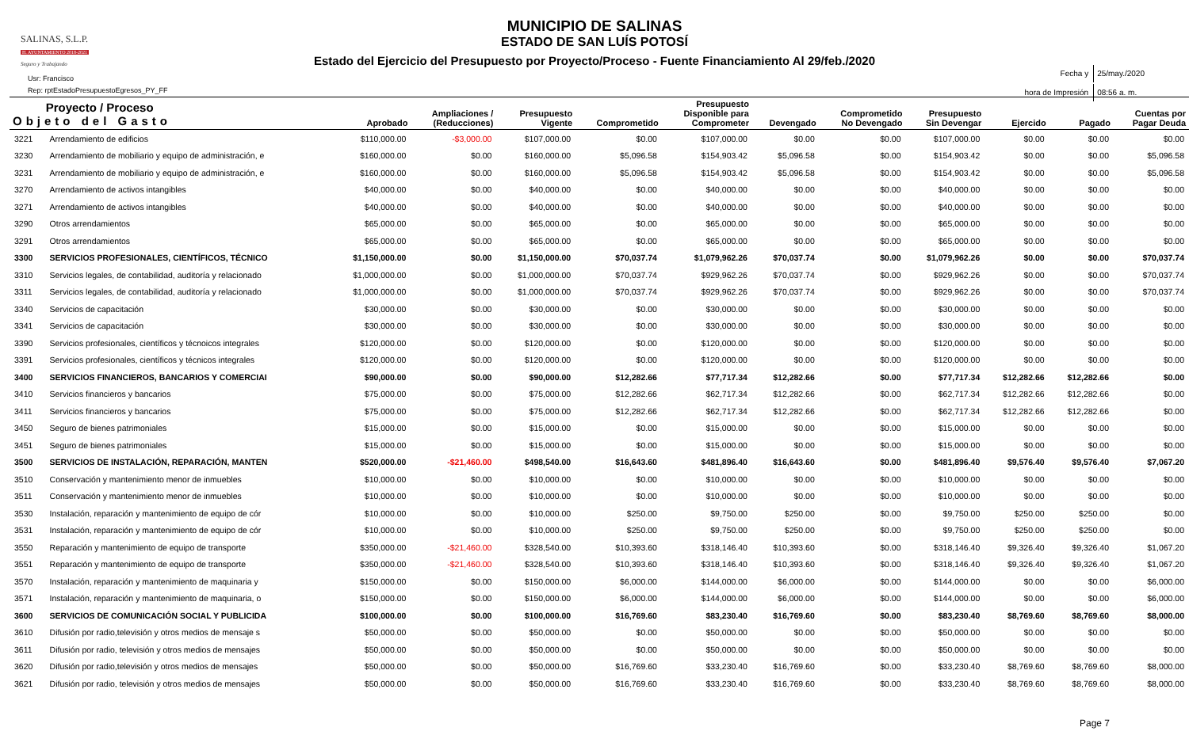SALINAS, S.L.P.
H. AYUNTAMIENTO 2018-2021
Seguro y Trabajando
MUNICIPIO DE SALINAS
ESTADO DE SAN LUÍS POTOSÍ
Estado del Ejercicio del Presupuesto por Proyecto/Proceso - Fuente Financiamiento Al 29/feb./2020
Usr: Francisco
Rep: rptEstadoPresupuestoEgresos_PY_FF
| Fecha y | 25/may./2020 |
| hora de Impresión | 08:56 a. m. |
| Proyecto / Proceso Objeto del Gasto | | Aprobado | Ampliaciones / (Reducciones) | Presupuesto Vigente | Comprometido | Presupuesto Disponible para Comprometer | Devengado | Comprometido No Devengado | Presupuesto Sin Devengar | Ejercido | Pagado | Cuentas por Pagar Deuda |
| --- | --- | --- | --- | --- | --- | --- | --- | --- | --- | --- | --- | --- |
| 3221 | Arrendamiento de edificios | $110,000.00 | -$3,000.00 | $107,000.00 | $0.00 | $107,000.00 | $0.00 | $0.00 | $107,000.00 | $0.00 | $0.00 | $0.00 |
| 3230 | Arrendamiento de mobiliario y equipo de administración, e | $160,000.00 | $0.00 | $160,000.00 | $5,096.58 | $154,903.42 | $5,096.58 | $0.00 | $154,903.42 | $0.00 | $0.00 | $5,096.58 |
| 3231 | Arrendamiento de mobiliario y equipo de administración, e | $160,000.00 | $0.00 | $160,000.00 | $5,096.58 | $154,903.42 | $5,096.58 | $0.00 | $154,903.42 | $0.00 | $0.00 | $5,096.58 |
| 3270 | Arrendamiento de activos intangibles | $40,000.00 | $0.00 | $40,000.00 | $0.00 | $40,000.00 | $0.00 | $0.00 | $40,000.00 | $0.00 | $0.00 | $0.00 |
| 3271 | Arrendamiento de activos intangibles | $40,000.00 | $0.00 | $40,000.00 | $0.00 | $40,000.00 | $0.00 | $0.00 | $40,000.00 | $0.00 | $0.00 | $0.00 |
| 3290 | Otros arrendamientos | $65,000.00 | $0.00 | $65,000.00 | $0.00 | $65,000.00 | $0.00 | $0.00 | $65,000.00 | $0.00 | $0.00 | $0.00 |
| 3291 | Otros arrendamientos | $65,000.00 | $0.00 | $65,000.00 | $0.00 | $65,000.00 | $0.00 | $0.00 | $65,000.00 | $0.00 | $0.00 | $0.00 |
| 3300 | SERVICIOS PROFESIONALES, CIENTÍFICOS, TÉCNICO | $1,150,000.00 | $0.00 | $1,150,000.00 | $70,037.74 | $1,079,962.26 | $70,037.74 | $0.00 | $1,079,962.26 | $0.00 | $0.00 | $70,037.74 |
| 3310 | Servicios legales, de contabilidad, auditoría y relacionado | $1,000,000.00 | $0.00 | $1,000,000.00 | $70,037.74 | $929,962.26 | $70,037.74 | $0.00 | $929,962.26 | $0.00 | $0.00 | $70,037.74 |
| 3311 | Servicios legales, de contabilidad, auditoría y relacionado | $1,000,000.00 | $0.00 | $1,000,000.00 | $70,037.74 | $929,962.26 | $70,037.74 | $0.00 | $929,962.26 | $0.00 | $0.00 | $70,037.74 |
| 3340 | Servicios de capacitación | $30,000.00 | $0.00 | $30,000.00 | $0.00 | $30,000.00 | $0.00 | $0.00 | $30,000.00 | $0.00 | $0.00 | $0.00 |
| 3341 | Servicios de capacitación | $30,000.00 | $0.00 | $30,000.00 | $0.00 | $30,000.00 | $0.00 | $0.00 | $30,000.00 | $0.00 | $0.00 | $0.00 |
| 3390 | Servicios profesionales, científicos y técnoicos integrales | $120,000.00 | $0.00 | $120,000.00 | $0.00 | $120,000.00 | $0.00 | $0.00 | $120,000.00 | $0.00 | $0.00 | $0.00 |
| 3391 | Servicios profesionales, científicos y técnicos integrales | $120,000.00 | $0.00 | $120,000.00 | $0.00 | $120,000.00 | $0.00 | $0.00 | $120,000.00 | $0.00 | $0.00 | $0.00 |
| 3400 | SERVICIOS FINANCIEROS, BANCARIOS Y COMERCIAI | $90,000.00 | $0.00 | $90,000.00 | $12,282.66 | $77,717.34 | $12,282.66 | $0.00 | $77,717.34 | $12,282.66 | $12,282.66 | $0.00 |
| 3410 | Servicios financieros y bancarios | $75,000.00 | $0.00 | $75,000.00 | $12,282.66 | $62,717.34 | $12,282.66 | $0.00 | $62,717.34 | $12,282.66 | $12,282.66 | $0.00 |
| 3411 | Servicios financieros y bancarios | $75,000.00 | $0.00 | $75,000.00 | $12,282.66 | $62,717.34 | $12,282.66 | $0.00 | $62,717.34 | $12,282.66 | $12,282.66 | $0.00 |
| 3450 | Seguro de bienes patrimoniales | $15,000.00 | $0.00 | $15,000.00 | $0.00 | $15,000.00 | $0.00 | $0.00 | $15,000.00 | $0.00 | $0.00 | $0.00 |
| 3451 | Seguro de bienes patrimoniales | $15,000.00 | $0.00 | $15,000.00 | $0.00 | $15,000.00 | $0.00 | $0.00 | $15,000.00 | $0.00 | $0.00 | $0.00 |
| 3500 | SERVICIOS DE INSTALACIÓN, REPARACIÓN, MANTEN | $520,000.00 | -$21,460.00 | $498,540.00 | $16,643.60 | $481,896.40 | $16,643.60 | $0.00 | $481,896.40 | $9,576.40 | $9,576.40 | $7,067.20 |
| 3510 | Conservación y mantenimiento menor de inmuebles | $10,000.00 | $0.00 | $10,000.00 | $0.00 | $10,000.00 | $0.00 | $0.00 | $10,000.00 | $0.00 | $0.00 | $0.00 |
| 3511 | Conservación y mantenimiento menor de inmuebles | $10,000.00 | $0.00 | $10,000.00 | $0.00 | $10,000.00 | $0.00 | $0.00 | $10,000.00 | $0.00 | $0.00 | $0.00 |
| 3530 | Instalación, reparación y mantenimiento de equipo de cór | $10,000.00 | $0.00 | $10,000.00 | $250.00 | $9,750.00 | $250.00 | $0.00 | $9,750.00 | $250.00 | $250.00 | $0.00 |
| 3531 | Instalación, reparación y mantenimiento de equipo de cór | $10,000.00 | $0.00 | $10,000.00 | $250.00 | $9,750.00 | $250.00 | $0.00 | $9,750.00 | $250.00 | $250.00 | $0.00 |
| 3550 | Reparación y mantenimiento de equipo de transporte | $350,000.00 | -$21,460.00 | $328,540.00 | $10,393.60 | $318,146.40 | $10,393.60 | $0.00 | $318,146.40 | $9,326.40 | $9,326.40 | $1,067.20 |
| 3551 | Reparación y mantenimiento de equipo de transporte | $350,000.00 | -$21,460.00 | $328,540.00 | $10,393.60 | $318,146.40 | $10,393.60 | $0.00 | $318,146.40 | $9,326.40 | $9,326.40 | $1,067.20 |
| 3570 | Instalación, reparación y mantenimiento de maquinaria y | $150,000.00 | $0.00 | $150,000.00 | $6,000.00 | $144,000.00 | $6,000.00 | $0.00 | $144,000.00 | $0.00 | $0.00 | $6,000.00 |
| 3571 | Instalación, reparación y mantenimiento de maquinaria, o | $150,000.00 | $0.00 | $150,000.00 | $6,000.00 | $144,000.00 | $6,000.00 | $0.00 | $144,000.00 | $0.00 | $0.00 | $6,000.00 |
| 3600 | SERVICIOS DE COMUNICACIÓN SOCIAL Y PUBLICIDA | $100,000.00 | $0.00 | $100,000.00 | $16,769.60 | $83,230.40 | $16,769.60 | $0.00 | $83,230.40 | $8,769.60 | $8,769.60 | $8,000.00 |
| 3610 | Difusión por radio,televisión y otros medios de mensaje s | $50,000.00 | $0.00 | $50,000.00 | $0.00 | $50,000.00 | $0.00 | $0.00 | $50,000.00 | $0.00 | $0.00 | $0.00 |
| 3611 | Difusión por radio, televisión y otros medios de mensajes | $50,000.00 | $0.00 | $50,000.00 | $0.00 | $50,000.00 | $0.00 | $0.00 | $50,000.00 | $0.00 | $0.00 | $0.00 |
| 3620 | Difusión por radio,televisión y otros medios de mensajes | $50,000.00 | $0.00 | $50,000.00 | $16,769.60 | $33,230.40 | $16,769.60 | $0.00 | $33,230.40 | $8,769.60 | $8,769.60 | $8,000.00 |
| 3621 | Difusión por radio, televisión y otros medios de mensajes | $50,000.00 | $0.00 | $50,000.00 | $16,769.60 | $33,230.40 | $16,769.60 | $0.00 | $33,230.40 | $8,769.60 | $8,769.60 | $8,000.00 |
Page 7